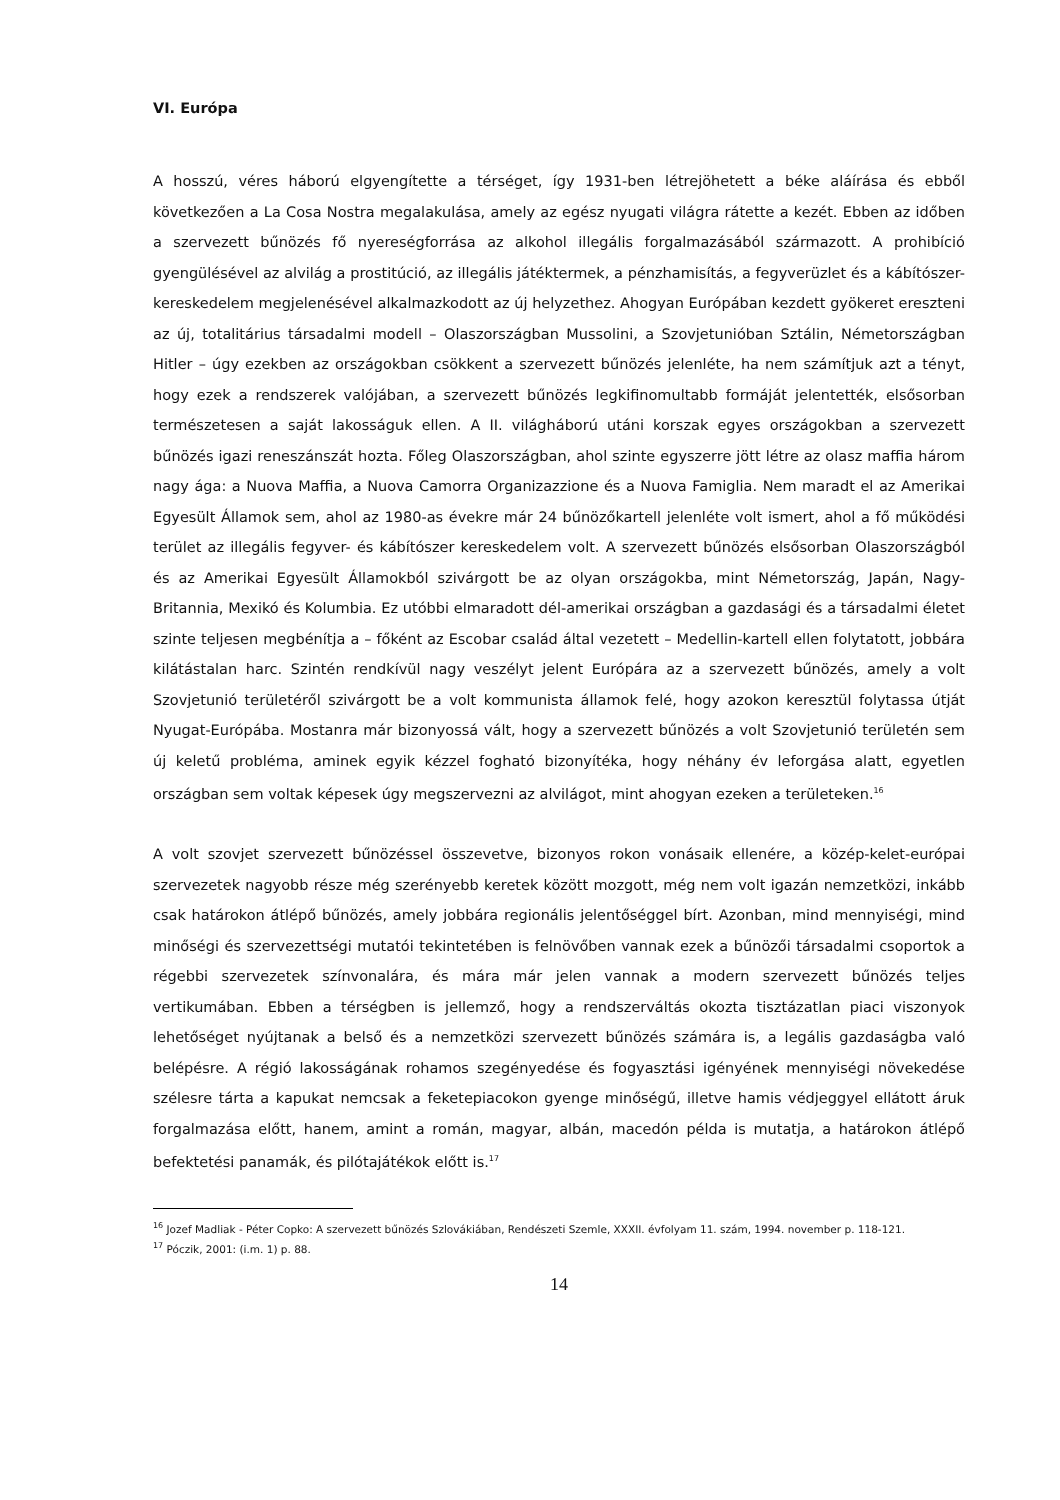VI. Európa
A hosszú, véres háború elgyengítette a térséget, így 1931-ben létrejöhetett a béke aláírása és ebből következően a La Cosa Nostra megalakulása, amely az egész nyugati világra rátette a kezét. Ebben az időben a szervezett bűnözés fő nyereségforrása az alkohol illegális forgalmazásából származott. A prohibíció gyengülésével az alvilág a prostitúció, az illegális játéktermek, a pénzhamisítás, a fegyverüzlet és a kábítószer-kereskedelem megjelenésével alkalmazkodott az új helyzethez. Ahogyan Európában kezdett gyökeret ereszteni az új, totalitárius társadalmi modell – Olaszországban Mussolini, a Szovjetunióban Sztálin, Németországban Hitler – úgy ezekben az országokban csökkent a szervezett bűnözés jelenléte, ha nem számítjuk azt a tényt, hogy ezek a rendszerek valójában, a szervezett bűnözés legkifinomultabb formáját jelentették, elsősorban természetesen a saját lakosságuk ellen. A II. világháború utáni korszak egyes országokban a szervezett bűnözés igazi reneszánszát hozta. Főleg Olaszországban, ahol szinte egyszerre jött létre az olasz maffia három nagy ága: a Nuova Maffia, a Nuova Camorra Organizazzione és a Nuova Famiglia. Nem maradt el az Amerikai Egyesült Államok sem, ahol az 1980-as évekre már 24 bűnözőkartell jelenléte volt ismert, ahol a fő működési terület az illegális fegyver- és kábítószer kereskedelem volt. A szervezett bűnözés elsősorban Olaszországból és az Amerikai Egyesült Államokból szivárgott be az olyan országokba, mint Németország, Japán, Nagy-Britannia, Mexikó és Kolumbia. Ez utóbbi elmaradott dél-amerikai országban a gazdasági és a társadalmi életet szinte teljesen megbénítja a – főként az Escobar család által vezetett – Medellin-kartell ellen folytatott, jobbára kilátástalan harc. Szintén rendkívül nagy veszélyt jelent Európára az a szervezett bűnözés, amely a volt Szovjetunió területéről szivárgott be a volt kommunista államok felé, hogy azokon keresztül folytassa útját Nyugat-Európába. Mostanra már bizonyossá vált, hogy a szervezett bűnözés a volt Szovjetunió területén sem új keletű probléma, aminek egyik kézzel fogható bizonyítéka, hogy néhány év leforgása alatt, egyetlen országban sem voltak képesek úgy megszervezni az alvilágot, mint ahogyan ezeken a területeken.<sup>16</sup>
A volt szovjet szervezett bűnözéssel összevetve, bizonyos rokon vonásaik ellenére, a közép-kelet-európai szervezetek nagyobb része még szerényebb keretek között mozgott, még nem volt igazán nemzetközi, inkább csak határokon átlépő bűnözés, amely jobbára regionális jelentőséggel bírt. Azonban, mind mennyiségi, mind minőségi és szervezettségi mutatói tekintetében is felnövőben vannak ezek a bűnözői társadalmi csoportok a régebbi szervezetek színvonalára, és mára már jelen vannak a modern szervezett bűnözés teljes vertikumában. Ebben a térségben is jellemző, hogy a rendszerváltás okozta tisztázatlan piaci viszonyok lehetőséget nyújtanak a belső és a nemzetközi szervezett bűnözés számára is, a legális gazdaságba való belépésre. A régió lakosságának rohamos szegényedése és fogyasztási igényének mennyiségi növekedése szélesre tárta a kapukat nemcsak a feketepiacokon gyenge minőségű, illetve hamis védjeggyel ellátott áruk forgalmazása előtt, hanem, amint a román, magyar, albán, macedón példa is mutatja, a határokon átlépő befektetési panamák, és pilótajátékok előtt is.<sup>17</sup>
<sup>16</sup> Jozef Madliak - Péter Copko: A szervezett bűnözés Szlovákiában, Rendészeti Szemle, XXXII. évfolyam 11. szám, 1994. november p. 118-121.
<sup>17</sup> Póczik, 2001: (i.m. 1) p. 88.
14